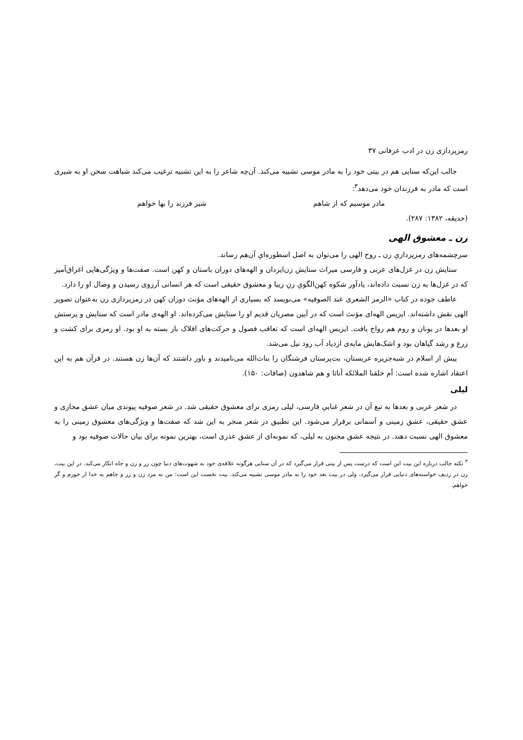رمزپردازی زن در ادب عرفانی ۳۷
جالب این‌که سنایی هم در بیتی خود را به مادر موسی تشبیه می‌کند. آن‌چه شاعر را به این تشبیه ترغیب می‌کند شباهت سخن او به شیری است که مادر به فرزندان خود می‌دهد<sup>۳</sup>:
مادر موسیم که از شاهم شیر فرزند را بها خواهم
(حدیقه، ۱۳۸۲: ۲۸۷).
زن ـ معشوق الهی
سرچشمه‌های رمزپردازیِ زن ـ روح الهی را می‌توان به اصل اسطوره‌ایِ آن‌هم رساند.
ستایش زن در غزل‌های عربی و فارسی میراث ستایش زن‌ایزدان و الهه‌های دوران باستان و کهن است. صفت‌ها و ویژگی‌هایی اغراق‌آمیز که در غزل‌ها به زن نسبت داده‌اند، یادآور شکوه کهن‌الگویِ زنِ زیبا و معشوق حقیقی است که هر انسانی آرزوی رسیدن و وصال او را دارد.
عاطف جوده در کتاب «الرمز الشعری عند الصوفیه» می‌نویسد که بسیاری از الهه‌های مؤنث دوران کهن در رمزپردازی زن به‌عنوان تصویر الهی نقش داشته‌اند. ایزیس الهه‌ای مؤنث است که در آیین مصریان قدیم او را ستایش می‌کرده‌اند. او الهه‌ی مادر است که ستایش و پرستش او بعدها در یونان و روم هم رواج یافت. ایزیس الهه‌ای است که تعاقب فصول و حرکت‌های افلاک باز بسته به او بود. او رمزی برای کشت و زرع و رشد گیاهان بود و اشک‌هایش مایه‌ی ازدیاد آب رود نیل می‌شد.
پیش از اسلام در شبه‌جزیره عربستان، بت‌پرستان فرشتگان را بنات‌الله می‌نامیدند و باور داشتند که آن‌ها زن هستند. در قرآن هم به این اعتقاد اشاره شده است: أم خلقنا الملائکه أناثا و هم شاهدون (صافات: ۱۵۰).
لیلی
در شعر عربی و بعدها به تبع آن در شعر غناییِ فارسی، لیلی رمزی برای معشوق حقیقی شد. در شعر صوفیه پیوندی میان عشق مجازی و عشق حقیقی، عشق زمینی و آسمانی برقرار می‌شود. این تطبیق در شعر منجر به این شد که صفت‌ها و ویژگی‌های معشوق زمینی را به معشوق الهی نسبت دهند. در نتیجه عشق مجنون به لیلی، که نمونه‌ای از عشق عذری است، بهترین نمونه برای بیان حالات صوفیه بود و
<sup>۳</sup> نکته جالب درباره این بیت این است که درست پس از بیتی قرار می‌گیرد که در آن سنایی هرگونه علاقه‌ی خود به شهوت‌های دنیا چون زر و زن و جاه انکار می‌کند. در این بیت، زن در ردیف خواسته‌های دنیایی قرار می‌گیرد، ولی در بیت بعد خود را به مادر موسی تشبیه می‌کند. بیت نخست این است: من نه مرد زن و زر و جاهم به خدا ار خورم و گر خواهم.